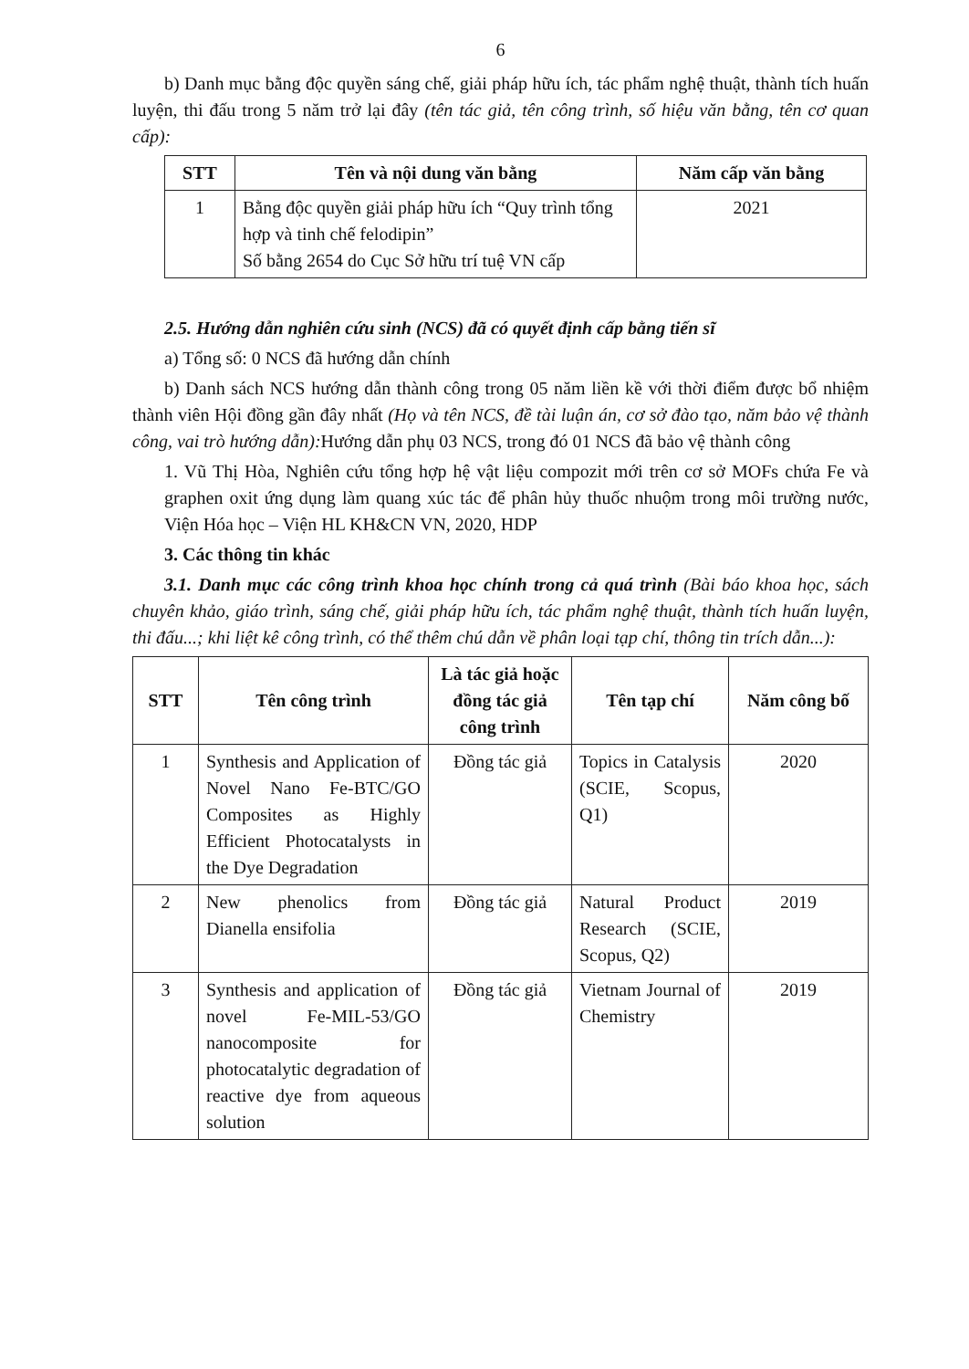6
b) Danh mục bằng độc quyền sáng chế, giải pháp hữu ích, tác phẩm nghệ thuật, thành tích huấn luyện, thi đấu trong 5 năm trở lại đây (tên tác giả, tên công trình, số hiệu văn bằng, tên cơ quan cấp):
| STT | Tên và nội dung văn bằng | Năm cấp văn bằng |
| --- | --- | --- |
| 1 | Bằng độc quyền giải pháp hữu ích “Quy trình tổng hợp và tinh chế felodipin” Số bằng 2654 do Cục Sở hữu trí tuệ VN cấp | 2021 |
2.5. Hướng dẫn nghiên cứu sinh (NCS) đã có quyết định cấp bằng tiến sĩ
a) Tổng số: 0 NCS đã hướng dẫn chính
b) Danh sách NCS hướng dẫn thành công trong 05 năm liền kề với thời điểm được bổ nhiệm thành viên Hội đồng gần đây nhất (Họ và tên NCS, đề tài luận án, cơ sở đào tạo, năm bảo vệ thành công, vai trò hướng dẫn): Hướng dẫn phụ 03 NCS, trong đó 01 NCS đã bảo vệ thành công
1. Vũ Thị Hòa, Nghiên cứu tổng hợp hệ vật liệu compozit mới trên cơ sở MOFs chứa Fe và graphen oxit ứng dụng làm quang xúc tác để phân hủy thuốc nhuộm trong môi trường nước, Viện Hóa học – Viện HL KH&CN VN, 2020, HDP
3. Các thông tin khác
3.1. Danh mục các công trình khoa học chính trong cả quá trình (Bài báo khoa học, sách chuyên khảo, giáo trình, sáng chế, giải pháp hữu ích, tác phẩm nghệ thuật, thành tích huấn luyện, thi đấu...; khi liệt kê công trình, có thể thêm chú dẫn về phân loại tạp chí, thông tin trích dẫn...):
| STT | Tên công trình | Là tác giả hoặc đồng tác giả công trình | Tên tạp chí | Năm công bố |
| --- | --- | --- | --- | --- |
| 1 | Synthesis and Application of Novel Nano Fe-BTC/GO Composites as Highly Efficient Photocatalysts in the Dye Degradation | Đồng tác giả | Topics in Catalysis (SCIE, Scopus, Q1) | 2020 |
| 2 | New phenolics from Dianella ensifolia | Đồng tác giả | Natural Product Research (SCIE, Scopus, Q2) | 2019 |
| 3 | Synthesis and application of novel Fe-MIL-53/GO nanocomposite for photocatalytic degradation of reactive dye from aqueous solution | Đồng tác giả | Vietnam Journal of Chemistry | 2019 |